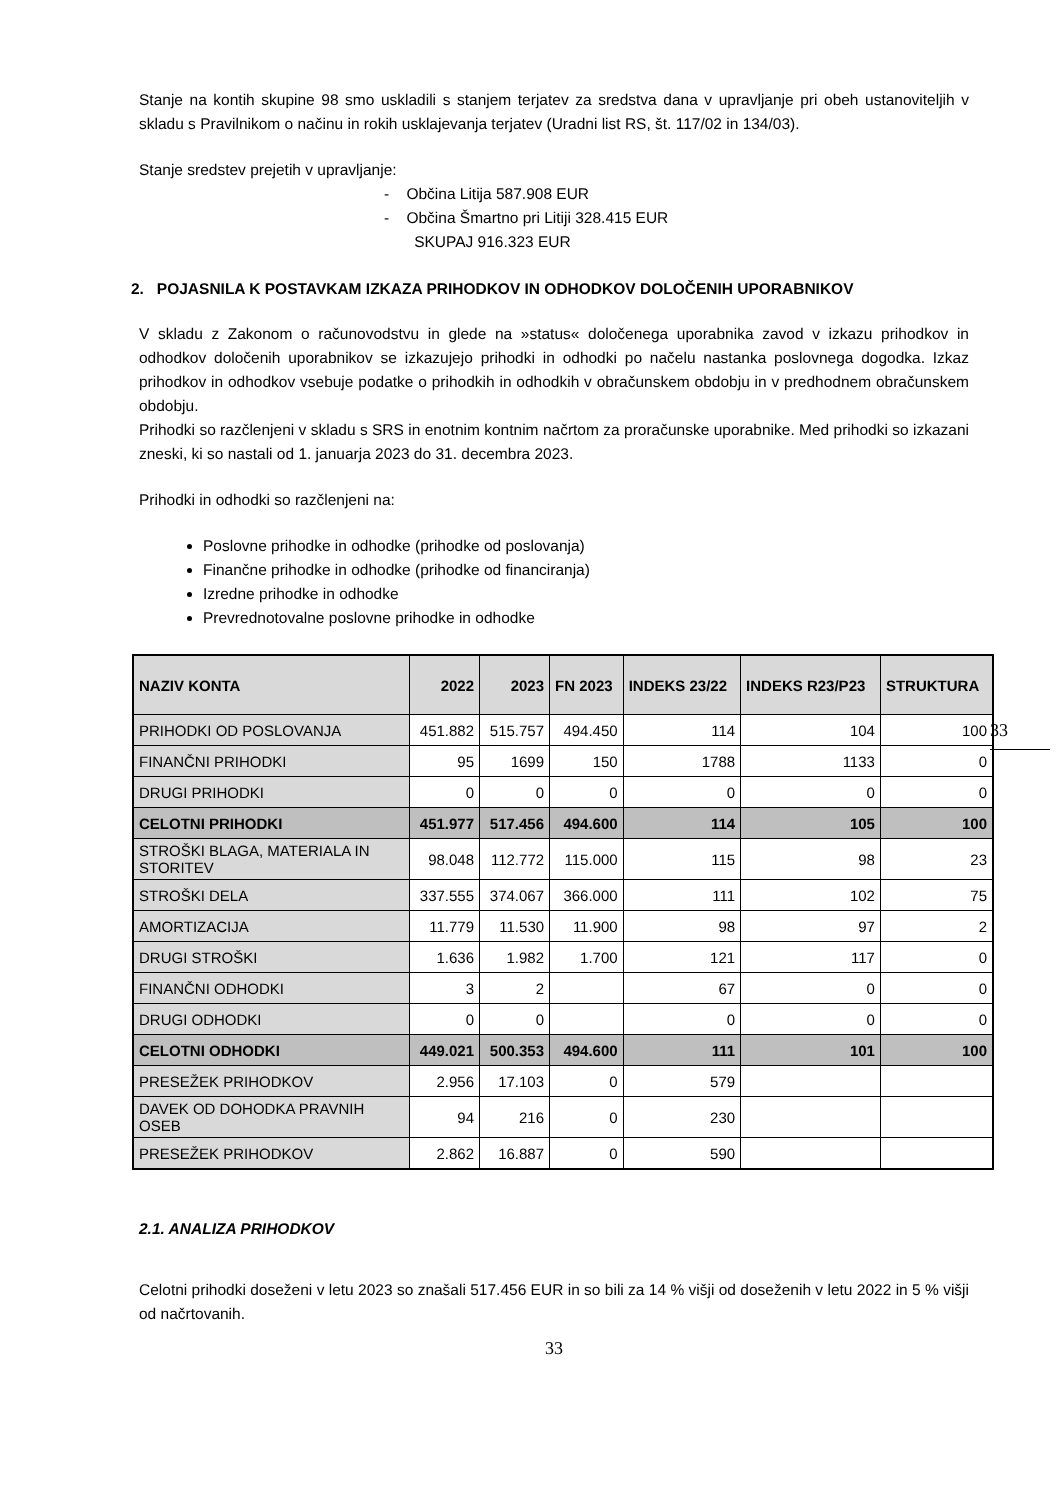Stanje na kontih skupine 98 smo uskladili s stanjem terjatev za sredstva dana v upravljanje pri obeh ustanoviteljih v skladu s Pravilnikom o načinu in rokih usklajevanja terjatev (Uradni list RS, št. 117/02 in 134/03).
Stanje sredstev prejetih v upravljanje:
- Občina Litija 587.908 EUR
- Občina Šmartno pri Litiji 328.415 EUR
SKUPAJ 916.323 EUR
2. POJASNILA K POSTAVKAM IZKAZA PRIHODKOV IN ODHODKOV DOLOČENIH UPORABNIKOV
V skladu z Zakonom o računovodstvu in glede na »status« določenega uporabnika zavod v izkazu prihodkov in odhodkov določenih uporabnikov se izkazujejo prihodki in odhodki po načelu nastanka poslovnega dogodka. Izkaz prihodkov in odhodkov vsebuje podatke o prihodkih in odhodkih v obračunskem obdobju in v predhodnem obračunskem obdobju.
Prihodki so razčlenjeni v skladu s SRS in enotnim kontnim načrtom za proračunske uporabnike. Med prihodki so izkazani zneski, ki so nastali od 1. januarja 2023 do 31. decembra 2023.
Prihodki in odhodki so razčlenjeni na:
Poslovne prihodke in odhodke (prihodke od poslovanja)
Finančne prihodke in odhodke (prihodke od financiranja)
Izredne prihodke in odhodke
Prevrednotovalne poslovne prihodke in odhodke
| NAZIV KONTA | 2022 | 2023 | FN 2023 | INDEKS 23/22 | INDEKS R23/P23 | STRUKTURA |
| --- | --- | --- | --- | --- | --- | --- |
| PRIHODKI OD POSLOVANJA | 451.882 | 515.757 | 494.450 | 114 | 104 | 100 |
| FINANČNI PRIHODKI | 95 | 1699 | 150 | 1788 | 1133 | 0 |
| DRUGI PRIHODKI | 0 | 0 | 0 | 0 | 0 | 0 |
| CELOTNI PRIHODKI | 451.977 | 517.456 | 494.600 | 114 | 105 | 100 |
| STROŠKI BLAGA, MATERIALA IN STORITEV | 98.048 | 112.772 | 115.000 | 115 | 98 | 23 |
| STROŠKI DELA | 337.555 | 374.067 | 366.000 | 111 | 102 | 75 |
| AMORTIZACIJA | 11.779 | 11.530 | 11.900 | 98 | 97 | 2 |
| DRUGI STROŠKI | 1.636 | 1.982 | 1.700 | 121 | 117 | 0 |
| FINANČNI ODHODKI | 3 | 2 | | 67 | 0 | 0 |
| DRUGI ODHODKI | 0 | 0 | | 0 | 0 | 0 |
| CELOTNI ODHODKI | 449.021 | 500.353 | 494.600 | 111 | 101 | 100 |
| PRESEŽEK PRIHODKOV | 2.956 | 17.103 | 0 | 579 | | |
| DAVEK OD DOHODKA PRAVNIH OSEB | 94 | 216 | 0 | 230 | | |
| PRESEŽEK PRIHODKOV | 2.862 | 16.887 | 0 | 590 | | |
2.1. ANALIZA PRIHODKOV
Celotni prihodki doseženi v letu 2023 so znašali 517.456 EUR in so bili za 14 % višji od doseženih v letu 2022 in 5 % višji od načrtovanih.
33
33